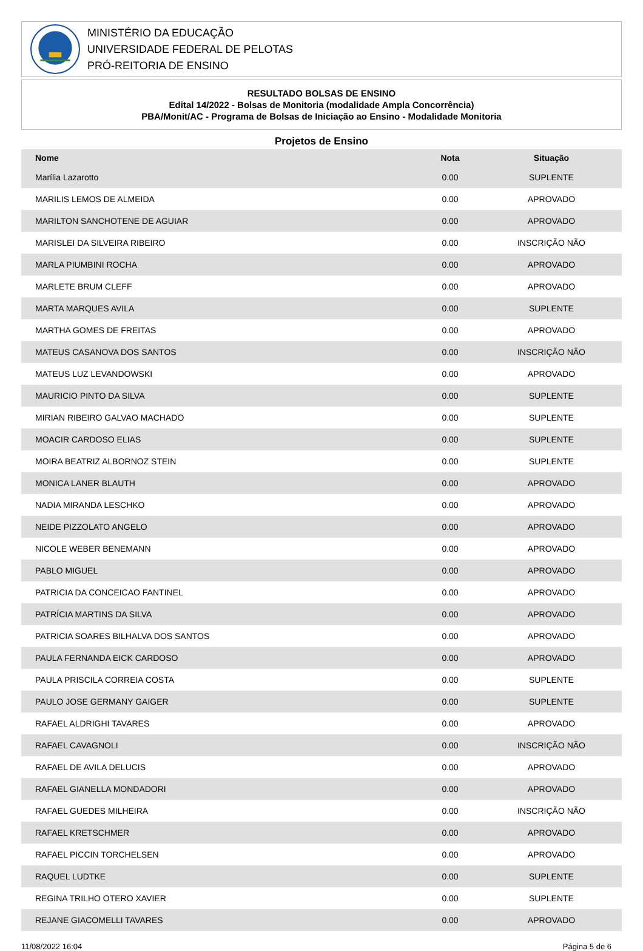MINISTÉRIO DA EDUCAÇÃO
UNIVERSIDADE FEDERAL DE PELOTAS
PRÓ-REITORIA DE ENSINO
RESULTADO BOLSAS DE ENSINO
Edital 14/2022 - Bolsas de Monitoria (modalidade Ampla Concorrência)
PBA/Monit/AC - Programa de Bolsas de Iniciação ao Ensino - Modalidade Monitoria
Projetos de Ensino
| Nome | Nota | Situação |
| --- | --- | --- |
| Marília Lazarotto | 0.00 | SUPLENTE |
| MARILIS LEMOS DE ALMEIDA | 0.00 | APROVADO |
| MARILTON SANCHOTENE DE AGUIAR | 0.00 | APROVADO |
| MARISLEI DA SILVEIRA RIBEIRO | 0.00 | INSCRIÇÃO NÃO |
| MARLA PIUMBINI ROCHA | 0.00 | APROVADO |
| MARLETE BRUM CLEFF | 0.00 | APROVADO |
| MARTA MARQUES AVILA | 0.00 | SUPLENTE |
| MARTHA GOMES DE FREITAS | 0.00 | APROVADO |
| MATEUS CASANOVA DOS SANTOS | 0.00 | INSCRIÇÃO NÃO |
| MATEUS LUZ LEVANDOWSKI | 0.00 | APROVADO |
| MAURICIO PINTO DA SILVA | 0.00 | SUPLENTE |
| MIRIAN RIBEIRO GALVAO MACHADO | 0.00 | SUPLENTE |
| MOACIR CARDOSO ELIAS | 0.00 | SUPLENTE |
| MOIRA BEATRIZ ALBORNOZ STEIN | 0.00 | SUPLENTE |
| MONICA LANER BLAUTH | 0.00 | APROVADO |
| NADIA MIRANDA LESCHKO | 0.00 | APROVADO |
| NEIDE PIZZOLATO ANGELO | 0.00 | APROVADO |
| NICOLE WEBER BENEMANN | 0.00 | APROVADO |
| PABLO MIGUEL | 0.00 | APROVADO |
| PATRICIA DA CONCEICAO FANTINEL | 0.00 | APROVADO |
| PATRÍCIA MARTINS DA SILVA | 0.00 | APROVADO |
| PATRICIA SOARES BILHALVA DOS SANTOS | 0.00 | APROVADO |
| PAULA FERNANDA EICK CARDOSO | 0.00 | APROVADO |
| PAULA PRISCILA CORREIA COSTA | 0.00 | SUPLENTE |
| PAULO JOSE GERMANY GAIGER | 0.00 | SUPLENTE |
| RAFAEL ALDRIGHI TAVARES | 0.00 | APROVADO |
| RAFAEL CAVAGNOLI | 0.00 | INSCRIÇÃO NÃO |
| RAFAEL DE AVILA DELUCIS | 0.00 | APROVADO |
| RAFAEL GIANELLA MONDADORI | 0.00 | APROVADO |
| RAFAEL GUEDES MILHEIRA | 0.00 | INSCRIÇÃO NÃO |
| RAFAEL KRETSCHMER | 0.00 | APROVADO |
| RAFAEL PICCIN TORCHELSEN | 0.00 | APROVADO |
| RAQUEL LUDTKE | 0.00 | SUPLENTE |
| REGINA TRILHO OTERO XAVIER | 0.00 | SUPLENTE |
| REJANE GIACOMELLI TAVARES | 0.00 | APROVADO |
11/08/2022 16:04 Página 5 de 6